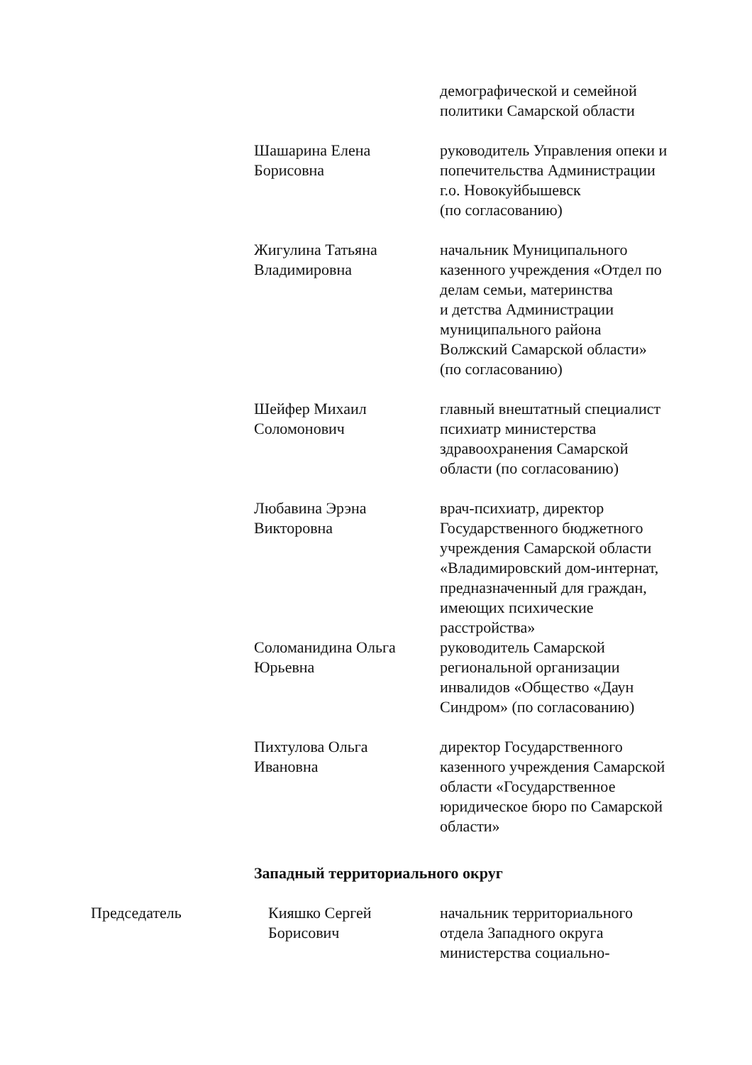демографической и семейной
политики Самарской области
Шашарина Елена
Борисовна
руководитель Управления опеки и попечительства Администрации
г.о. Новокуйбышевск
(по согласованию)
Жигулина Татьяна
Владимировна
начальник Муниципального
казенного учреждения «Отдел по делам семьи, материнства
и детства Администрации
муниципального района
Волжский Самарской области»
(по согласованию)
Шейфер Михаил
Соломонович
главный внештатный специалист психиатр министерства
здравоохранения Самарской
области (по согласованию)
Любавина Эрэна
Викторовна
врач-психиатр, директор
Государственного бюджетного учреждения Самарской области «Владимировский дом-интернат, предназначенный для граждан, имеющих психические
расстройства»
Соломанидина Ольга
Юрьевна
руководитель Самарской
региональной организации
инвалидов «Общество «Даун
Синдром» (по согласованию)
Пихтулова Ольга
Ивановна
директор Государственного
казенного учреждения Самарской области «Государственное
юридическое бюро по Самарской области»
Западный территориального округ
Председатель Кияшко Сергей
Борисович
начальник территориального
отдела Западного округа
министерства социально-